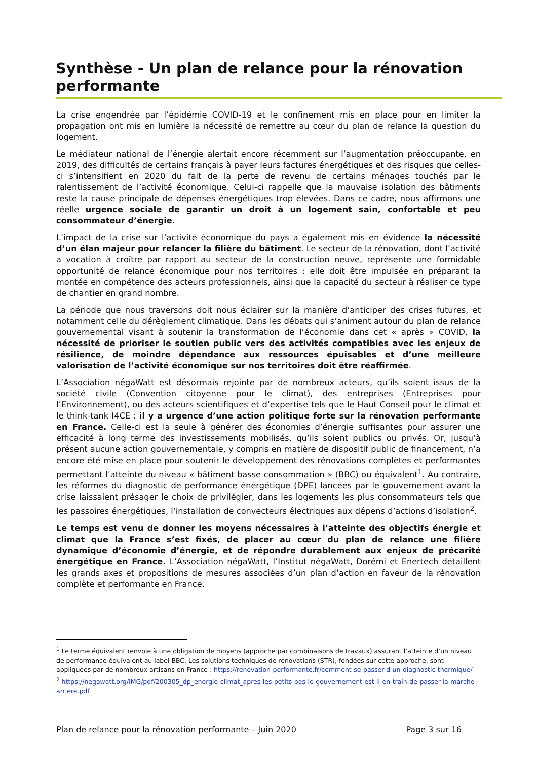Synthèse - Un plan de relance pour la rénovation performante
La crise engendrée par l’épidémie COVID-19 et le confinement mis en place pour en limiter la propagation ont mis en lumière la nécessité de remettre au cœur du plan de relance la question du logement.
Le médiateur national de l’énergie alertait encore récemment sur l’augmentation préoccupante, en 2019, des difficultés de certains français à payer leurs factures énergétiques et des risques que celles-ci s’intensifient en 2020 du fait de la perte de revenu de certains ménages touchés par le ralentissement de l’activité économique. Celui-ci rappelle que la mauvaise isolation des bâtiments reste la cause principale de dépenses énergétiques trop élevées. Dans ce cadre, nous affirmons une réelle urgence sociale de garantir un droit à un logement sain, confortable et peu consommateur d’énergie.
L’impact de la crise sur l’activité économique du pays a également mis en évidence la nécessité d’un élan majeur pour relancer la filière du bâtiment. Le secteur de la rénovation, dont l’activité a vocation à croître par rapport au secteur de la construction neuve, représente une formidable opportunité de relance économique pour nos territoires : elle doit être impulsée en préparant la montée en compétence des acteurs professionnels, ainsi que la capacité du secteur à réaliser ce type de chantier en grand nombre.
La période que nous traversons doit nous éclairer sur la manière d’anticiper des crises futures, et notamment celle du dérèglement climatique. Dans les débats qui s’animent autour du plan de relance gouvernemental visant à soutenir la transformation de l’économie dans cet « après » COVID, la nécessité de prioriser le soutien public vers des activités compatibles avec les enjeux de résilience, de moindre dépendance aux ressources épuisables et d’une meilleure valorisation de l’activité économique sur nos territoires doit être réaffirmée.
L’Association négaWatt est désormais rejointe par de nombreux acteurs, qu’ils soient issus de la société civile (Convention citoyenne pour le climat), des entreprises (Entreprises pour l’Environnement), ou des acteurs scientifiques et d’expertise tels que le Haut Conseil pour le climat et le think-tank I4CE : il y a urgence d’une action politique forte sur la rénovation performante en France. Celle-ci est la seule à générer des économies d’énergie suffisantes pour assurer une efficacité à long terme des investissements mobilisés, qu’ils soient publics ou privés. Or, jusqu’à présent aucune action gouvernementale, y compris en matière de dispositif public de financement, n’a encore été mise en place pour soutenir le développement des rénovations complètes et performantes permettant l’atteinte du niveau « bâtiment basse consommation » (BBC) ou équivalent<sup>1</sup>. Au contraire, les réformes du diagnostic de performance énergétique (DPE) lancées par le gouvernement avant la crise laissaient présager le choix de privilégier, dans les logements les plus consommateurs tels que les passoires énergétiques, l’installation de convecteurs électriques aux dépens d’actions d’isolation<sup>2</sup>.
Le temps est venu de donner les moyens nécessaires à l’atteinte des objectifs énergie et climat que la France s’est fixés, de placer au cœur du plan de relance une filière dynamique d’économie d’énergie, et de répondre durablement aux enjeux de précarité énergétique en France. L’Association négaWatt, l’Institut négaWatt, Dorémi et Enertech détaillent les grands axes et propositions de mesures associées d’un plan d’action en faveur de la rénovation complète et performante en France.
<sup>1</sup> Le terme équivalent renvoie à une obligation de moyens (approche par combinaisons de travaux) assurant l’atteinte d’un niveau de performance équivalent au label BBC. Les solutions techniques de rénovations (STR), fondées sur cette approche, sont appliquées par de nombreux artisans en France : https://renovation-performante.fr/comment-se-passer-d-un-diagnostic-thermique/
<sup>2</sup> https://negawatt.org/IMG/pdf/200305_dp_energie-climat_apres-les-petits-pas-le-gouvernement-est-il-en-train-de-passer-la-marche-arriere.pdf
Plan de relance pour la rénovation performante – Juin 2020 Page 3 sur 16